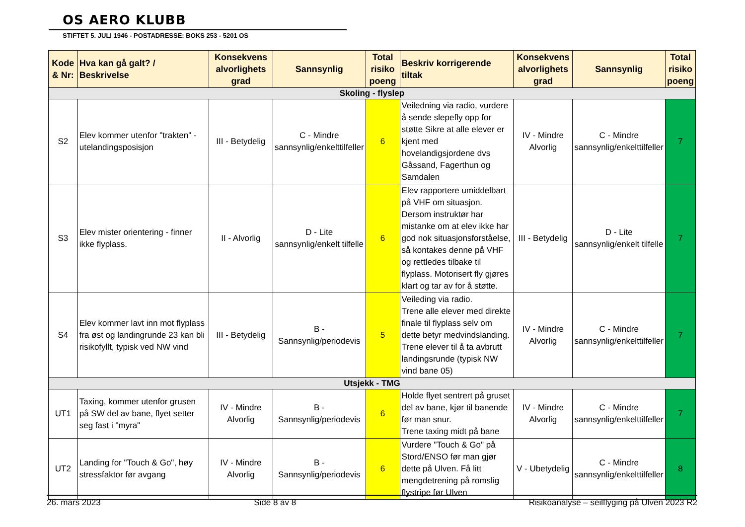OS AERO KLUBB
STIFTET 5. JULI 1946 - POSTADRESSE: BOKS 253 - 5201 OS
| Kode & Nr: | Hva kan gå galt? / Beskrivelse | Konsekvens alvorlighets grad | Sannsynlig | Total risiko poeng | Beskriv korrigerende tiltak | Konsekvens alvorlighets grad | Sannsynlig | Total risiko poeng |
| --- | --- | --- | --- | --- | --- | --- | --- | --- |
| Skoling - flyslep | | | | | | | | |
| S2 | Elev kommer utenfor "trakten" - utelandingsposisjon | III - Betydelig | C - Mindre sannsynlig/enkelttilfeller | 6 | Veiledning via radio, vurdere å sende slepefly opp for støtte Sikre at alle elever er kjent med hovelandigsjordene dvs Gåssand, Fagerthun og Samdalen | IV - Mindre Alvorlig | C - Mindre sannsynlig/enkelttilfeller | 7 |
| S3 | Elev mister orientering - finner ikke flyplass. | II - Alvorlig | D - Lite sannsynlig/enkelt tilfelle | 6 | Elev rapportere umiddelbart på VHF om situasjon. Dersom instruktør har mistanke om at elev ikke har god nok situasjonsforståelse, så kontakes denne på VHF og rettledes tilbake til flyplass. Motorisert fly gjøres klart og tar av for å støtte. | III - Betydelig | D - Lite sannsynlig/enkelt tilfelle | 7 |
| S4 | Elev kommer lavt inn mot flyplass fra øst og landingrunde 23 kan bli risikofyllt, typisk ved NW vind | III - Betydelig | B - Sannsynlig/periodevis | 5 | Veileding via radio. Trene alle elever med direkte finale til flyplass selv om dette betyr medvindslanding. Trene elever til å ta avbrutt landingsrunde (typisk NW vind bane 05) | IV - Mindre Alvorlig | C - Mindre sannsynlig/enkelttilfeller | 7 |
| Utsjekk - TMG | | | | | | | | |
| UT1 | Taxing, kommer utenfor grusen på SW del av bane, flyet setter seg fast i "myra" | IV - Mindre Alvorlig | B - Sannsynlig/periodevis | 6 | Holde flyet sentrert på gruset del av bane, kjør til banende før man snur. Trene taxing midt på bane | IV - Mindre Alvorlig | C - Mindre sannsynlig/enkelttilfeller | 7 |
| UT2 | Landing for "Touch & Go", høy stressfaktor før avgang | IV - Mindre Alvorlig | B - Sannsynlig/periodevis | 6 | Vurdere "Touch & Go" på Stord/ENSO før man gjør dette på Ulven. Få litt mengdetrening på romslig flystripe før Ulven | V - Ubetydelig | C - Mindre sannsynlig/enkelttilfeller | 8 |
26. mars 2023 Side 8 av 8 Risikoanalyse – seilflyging på Ulven 2023 R2